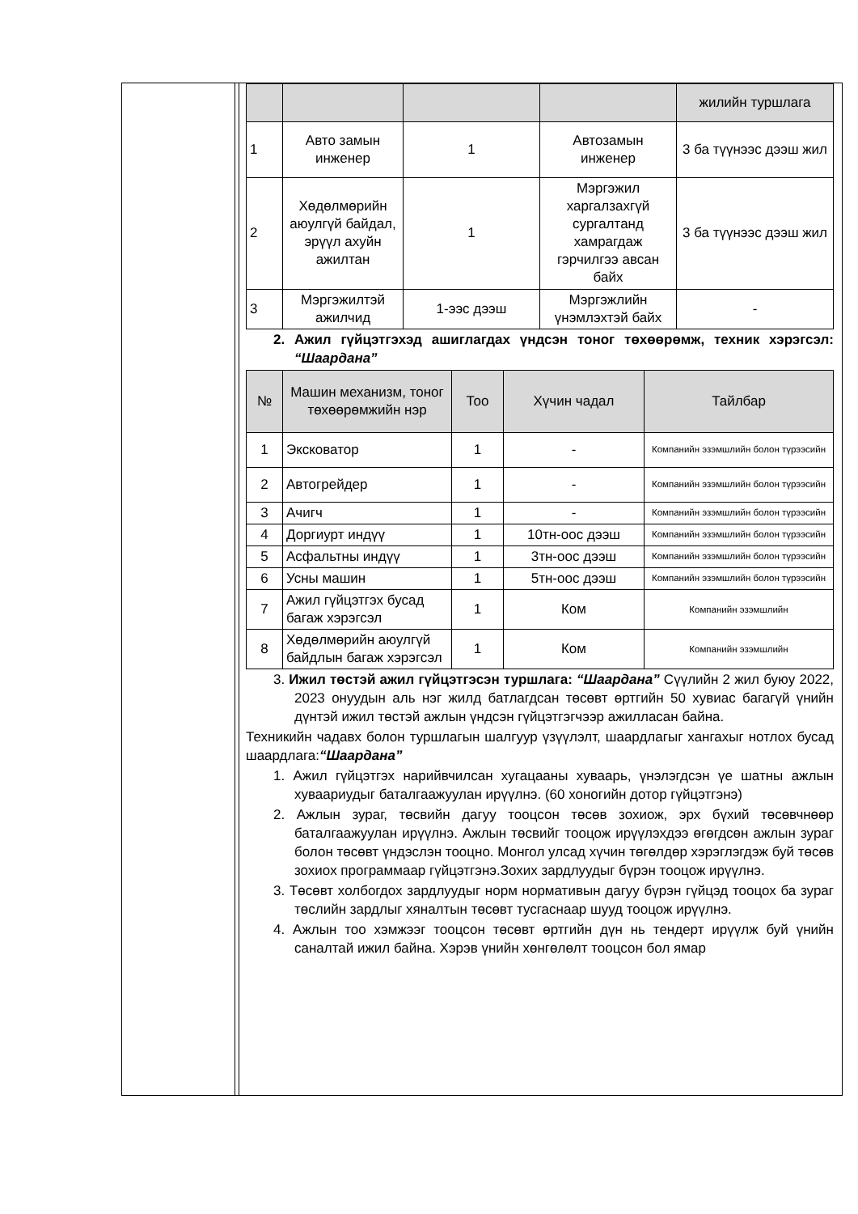| | | | | жилийн туршлага |
| 1 | Авто замын инженер | 1 | Автозамын инженер | 3 ба түүнээс дээш жил |
| 2 | Хөдөлмөрийн аюулгүй байдал, эрүүл ахуйн ажилтан | 1 | Мэргэжил харгалзахгүй сургалтанд хамрагдаж гэрчилгээ авсан байх | 3 ба түүнээс дээш жил |
| 3 | Мэргэжилтэй ажилчид | 1-ээс дээш | Мэргэжлийн үнэмлэхтэй байх | - |
2. Ажил гүйцэтгэхэд ашиглагдах үндсэн тоног төхөөрөмж, техник хэрэгсэл: “Шаардана”
| № | Машин механизм, тоног төхөөрөмжийн нэр | Тоо | Хүчин чадал | Тайлбар |
| --- | --- | --- | --- | --- |
| 1 | Экскoватор | 1 | - | Компанийн эзэмшлийн болон түрээсийн |
| 2 | Автогрейдер | 1 | - | Компанийн эзэмшлийн болон түрээсийн |
| 3 | Ачигч | 1 | - | Компанийн эзэмшлийн болон түрээсийн |
| 4 | Доргиурт индүү | 1 | 10тн-оос дээш | Компанийн эзэмшлийн болон түрээсийн |
| 5 | Асфальтны индүү | 1 | 3тн-оос дээш | Компанийн эзэмшлийн болон түрээсийн |
| 6 | Усны машин | 1 | 5тн-оос дээш | Компанийн эзэмшлийн болон түрээсийн |
| 7 | Ажил гүйцэтгэх бусад багаж хэрэгсэл | 1 | Ком | Компанийн эзэмшлийн |
| 8 | Хөдөлмөрийн аюулгүй байдлын багаж хэрэгсэл | 1 | Ком | Компанийн эзэмшлийн |
3. Ижил төстэй ажил гүйцэтгэсэн туршлага: “Шаардана” Сүүлийн 2 жил буюу 2022, 2023 онуудын аль нэг жилд батлагдсан төсөвт өртгийн 50 хувиас багагүй үнийн дүнтэй ижил төстэй ажлын үндсэн гүйцэтгэгчээр ажилласан байна.
Техникийн чадавх болон туршлагын шалгуур үзүүлэлт, шаардлагыг хангахыг нотлох бусад шаардлага:“Шаардана”
1. Ажил гүйцэтгэх нарийвчилсан хугацааны хуваарь, үнэлэгдсэн үе шатны ажлын хуваариудыг баталгаажуулан ирүүлнэ. (60 хоногийн дотор гүйцэтгэнэ)
2. Ажлын зураг, төсвийн дагуу тооцсон төсөв зохиож, эрх бүхий төсөвчнөөр баталгаажуулан ирүүлнэ. Ажлын төсвийг тооцож ирүүлэхдээ өгөгдсөн ажлын зураг болон төсөвт үндэслэн тооцно. Монгол улсад хүчин төгөлдөр хэрэглэгдэж буй төсөв зохиох программаар гүйцэтгэнэ.Зохих зардлуудыг бүрэн тооцож ирүүлнэ.
3. Төсөвт холбогдох зардлуудыг норм нормативын дагуу бүрэн гүйцэд тооцох ба зураг төслийн зардлыг хяналтын төсөвт тусгаснаар шууд тооцож ирүүлнэ.
4. Ажлын тоо хэмжээг тооцсон төсөвт өртгийн дүн нь тендерт ирүүлж буй үнийн саналтай ижил байна. Хэрэв үнийн хөнгөлөлт тооцсон бол ямар